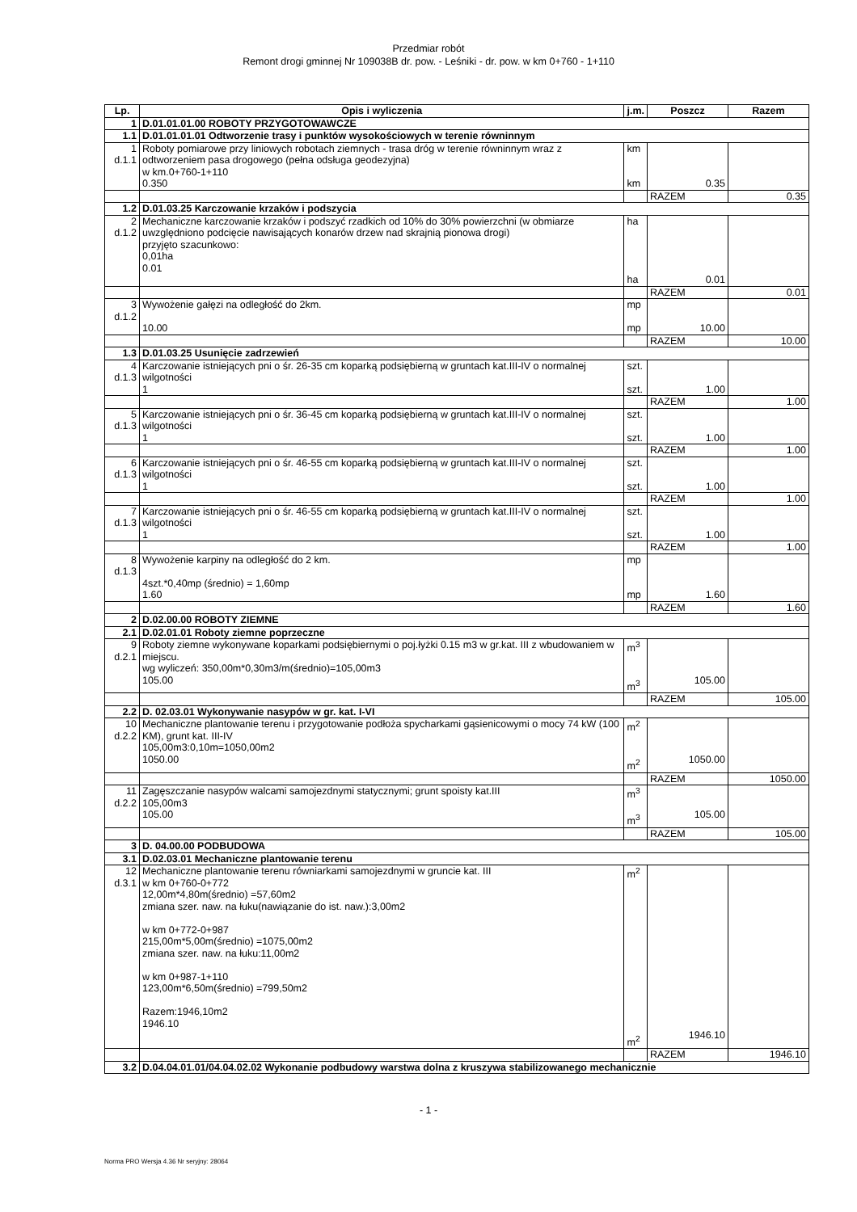Przedmiar robót
Remont drogi gminnej Nr 109038B dr. pow. - Leśniki - dr. pow. w km 0+760 - 1+110
| Lp. | Opis i wyliczenia | j.m. | Poszcz | Razem |
| --- | --- | --- | --- | --- |
| 1 | D.01.01.01.00 ROBOTY PRZYGOTOWAWCZE | | | |
| 1.1 | D.01.01.01.01 Odtworzenie trasy i punktów wysokościowych w terenie równinnym | | | |
| 1 d.1.1 | Roboty pomiarowe przy liniowych robotach ziemnych - trasa dróg w terenie równinnym wraz z odtworzeniem pasa drogowego (pełna odsługa geodezyjna) w km.0+760-1+110 0.350 | km km | 0.35 | |
| | | | RAZEM | 0.35 |
| 1.2 | D.01.03.25 Karczowanie krzaków i podszycia | | | |
| 2 d.1.2 | Mechaniczne karczowanie krzaków i podszyć rzadkich od 10% do 30% powierzchni (w obmiarze uwzględniono podcięcie nawisających konarów drzew nad skrajnią pionowa drogi) przyjęto szacunkowo: 0,01ha 0.01 | ha ha | 0.01 | |
| | | | RAZEM | 0.01 |
| 3 d.1.2 | Wywożenie gałęzi na odległość do 2km. 10.00 | mp mp | 10.00 | |
| | | | RAZEM | 10.00 |
| 1.3 | D.01.03.25 Usunięcie zadrzewień | | | |
| 4 d.1.3 | Karczowanie istniejących pni o śr. 26-35 cm koparką podsiębierną w gruntach kat.III-IV o normalnej wilgotności 1 | szt. szt. | 1.00 | |
| | | | RAZEM | 1.00 |
| 5 d.1.3 | Karczowanie istniejących pni o śr. 36-45 cm koparką podsiębierną w gruntach kat.III-IV o normalnej wilgotności 1 | szt. szt. | 1.00 | |
| | | | RAZEM | 1.00 |
| 6 d.1.3 | Karczowanie istniejących pni o śr. 46-55 cm koparką podsiębierną w gruntach kat.III-IV o normalnej wilgotności 1 | szt. szt. | 1.00 | |
| | | | RAZEM | 1.00 |
| 7 d.1.3 | Karczowanie istniejących pni o śr. 46-55 cm koparką podsiębierną w gruntach kat.III-IV o normalnej wilgotności 1 | szt. szt. | 1.00 | |
| | | | RAZEM | 1.00 |
| 8 d.1.3 | Wywożenie karpiny na odległość do 2 km. 4szt.*0,40mp (średnio) = 1,60mp 1.60 | mp mp | 1.60 | |
| | | | RAZEM | 1.60 |
| 2 | D.02.00.00 ROBOTY ZIEMNE | | | |
| 2.1 | D.02.01.01 Roboty ziemne poprzeczne | | | |
| 9 d.2.1 | Roboty ziemne wykonywane koparkami podsiębiernymi o poj.łyżki 0.15 m3 w gr.kat. III z wbudowaniem w miejscu. wg wyliczeń: 350,00m*0,30m3/m(średnio)=105,00m3 105.00 | m<sup>3</sup> m<sup>3</sup> | 105.00 | |
| | | | RAZEM | 105.00 |
| 2.2 | D. 02.03.01 Wykonywanie nasypów w gr. kat. I-VI | | | |
| 10 d.2.2 | Mechaniczne plantowanie terenu i przygotowanie podłoża spycharkami gąsienicowymi o mocy 74 kW (100 KM), grunt kat. III-IV 105,00m3:0,10m=1050,00m2 1050.00 | m<sup>2</sup> m<sup>2</sup> | 1050.00 | |
| | | | RAZEM | 1050.00 |
| 11 d.2.2 | Zagęszczanie nasypów walcami samojezdnymi statycznymi; grunt spoisty kat.III 105,00m3 105.00 | m<sup>3</sup> m<sup>3</sup> | 105.00 | |
| | | | RAZEM | 105.00 |
| 3 | D. 04.00.00 PODBUDOWA | | | |
| 3.1 | D.02.03.01 Mechaniczne plantowanie terenu | | | |
| 12 d.3.1 | Mechaniczne plantowanie terenu równiarkami samojezdnymi w gruncie kat. III w km 0+760-0+772 12,00m*4,80m(średnio) =57,60m2 zmiana szer. naw. na łuku(nawiązanie do ist. naw.):3,00m2 w km 0+772-0+987 215,00m*5,00m(średnio) =1075,00m2 zmiana szer. naw. na łuku:11,00m2 w km 0+987-1+110 123,00m*6,50m(średnio) =799,50m2 Razem:1946,10m2 1946.10 | m<sup>2</sup> m<sup>2</sup> | 1946.10 | |
| | | | RAZEM | 1946.10 |
| 3.2 | D.04.04.01.01/04.04.02.02 Wykonanie podbudowy warstwa dolna z kruszywa stabilizowanego mechanicznie | | | |
- 1 -
Norma PRO Wersja 4.36 Nr seryjny: 28064